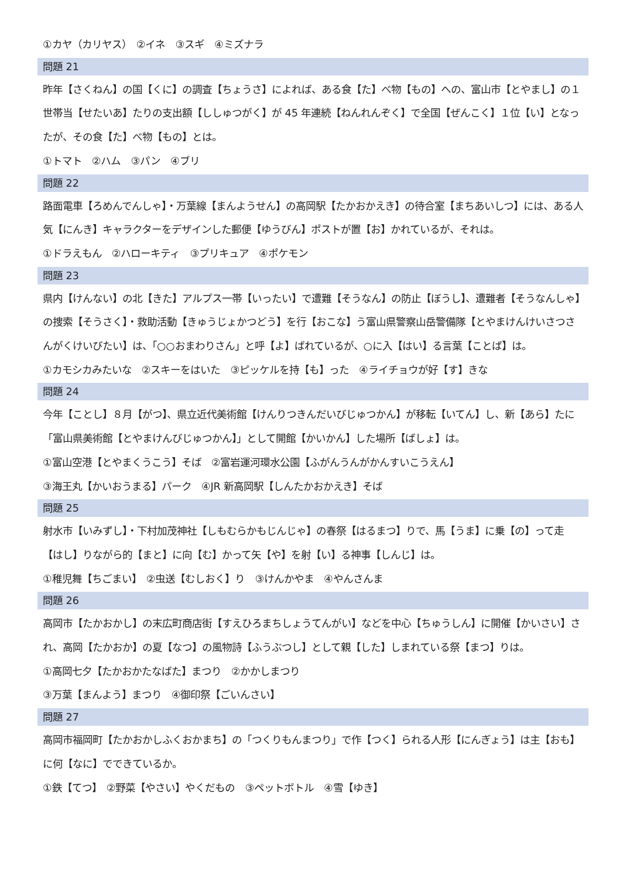①カヤ（カリヤス）　②イネ　③スギ　④ミズナラ
問題 21
昨年【さくねん】の国【くに】の調査【ちょうさ】によれば、ある食【た】べ物【もの】への、富山市【とやまし】の１世帯当【せたいあ】たりの支出額【ししゅつがく】が 45 年連続【ねんれんぞく】で全国【ぜんこく】１位【い】となったが、その食【た】べ物【もの】とは。
①トマト　②ハム　③パン　④ブリ
問題 22
路面電車【ろめんでんしゃ】・万葉線【まんようせん】の高岡駅【たかおかえき】の待合室【まちあいしつ】には、ある人気【にんき】キャラクターをデザインした郵便【ゆうびん】ポストが置【お】かれているが、それは。
①ドラえもん　②ハローキティ　③プリキュア　④ポケモン
問題 23
県内【けんない】の北【きた】アルプス一帯【いったい】で遭難【そうなん】の防止【ぼうし】、遭難者【そうなんしゃ】の捜索【そうさく】・救助活動【きゅうじょかつどう】を行【おこな】う富山県警察山岳警備隊【とやまけんけいさつさんがくけいびたい】は、「○○おまわりさん」と呼【よ】ばれているが、○に入【はい】る言葉【ことば】は。
①カモシカみたいな　②スキーをはいた　③ピッケルを持【も】った　④ライチョウが好【す】きな
問題 24
今年【ことし】８月【がつ】、県立近代美術館【けんりつきんだいびじゅつかん】が移転【いてん】し、新【あら】たに「富山県美術館【とやまけんびじゅつかん】」として開館【かいかん】した場所【ばしょ】は。
①富山空港【とやまくうこう】そば　②富岩運河環水公園【ふがんうんがかんすいこうえん】
③海王丸【かいおうまる】パーク　④JR 新高岡駅【しんたかおかえき】そば
問題 25
射水市【いみずし】・下村加茂神社【しもむらかもじんじゃ】の春祭【はるまつ】りで、馬【うま】に乗【の】って走【はし】りながら的【まと】に向【む】かって矢【や】を射【い】る神事【しんじ】は。
①稚児舞【ちごまい】　②虫送【むしおく】り　③けんかやま　④やんさんま
問題 26
高岡市【たかおかし】の末広町商店街【すえひろまちしょうてんがい】などを中心【ちゅうしん】に開催【かいさい】され、高岡【たかおか】の夏【なつ】の風物詩【ふうぶつし】として親【した】しまれている祭【まつ】りは。
①高岡七夕【たかおかたなばた】まつり　②かかしまつり
③万葉【まんよう】まつり　④御印祭【ごいんさい】
問題 27
高岡市福岡町【たかおかしふくおかまち】の「つくりもんまつり」で作【つく】られる人形【にんぎょう】は主【おも】に何【なに】でできているか。
①鉄【てつ】　②野菜【やさい】やくだもの　③ペットボトル　④雪【ゆき】